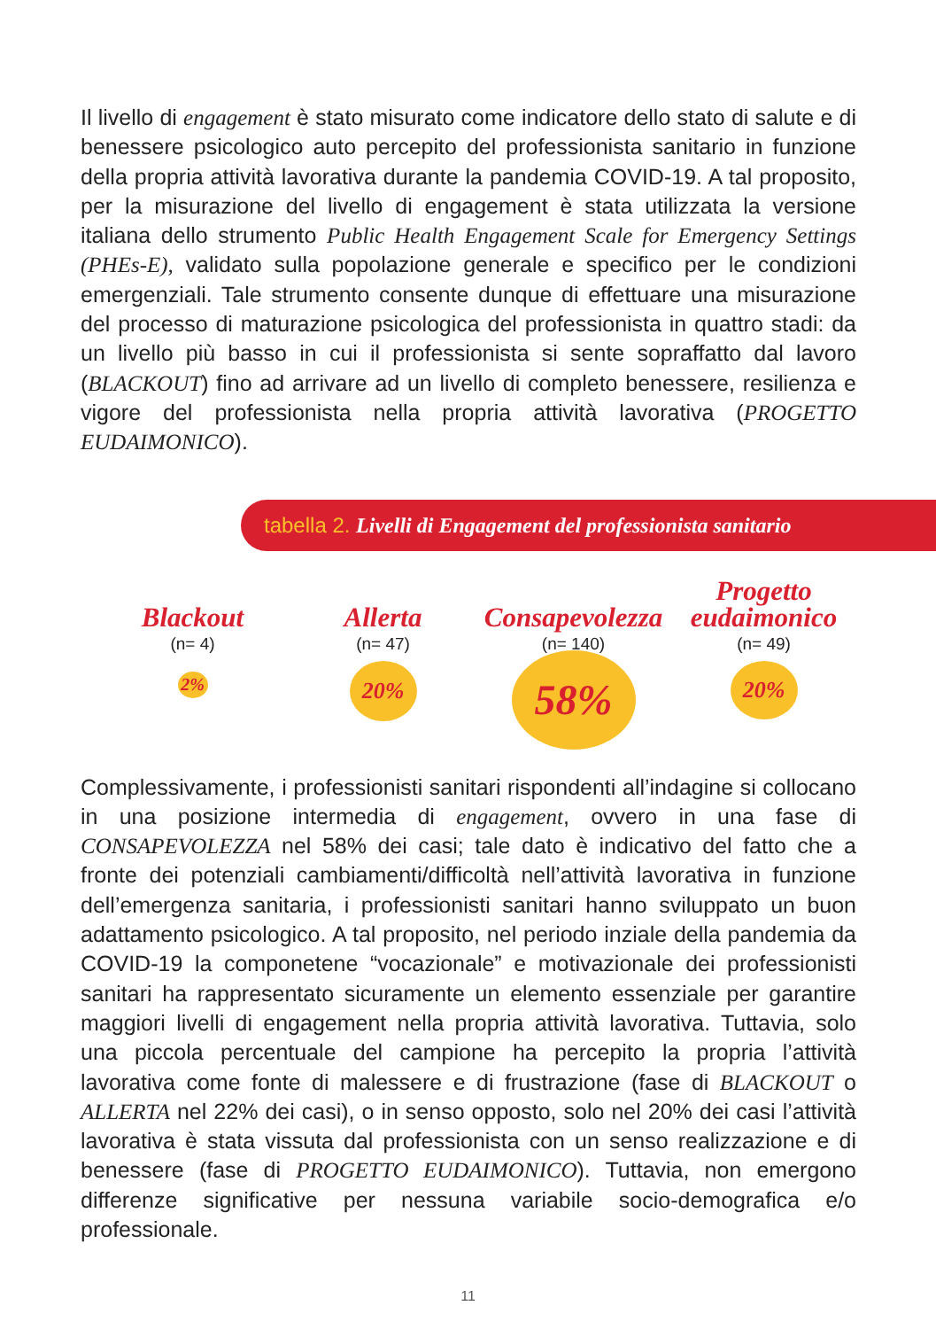Il livello di engagement è stato misurato come indicatore dello stato di salute e di benessere psicologico auto percepito del professionista sanitario in funzione della propria attività lavorativa durante la pandemia COVID-19. A tal proposito, per la misurazione del livello di engagement è stata utilizzata la versione italiana dello strumento Public Health Engagement Scale for Emergency Settings (PHEs-E), validato sulla popolazione generale e specifico per le condizioni emergenziali. Tale strumento consente dunque di effettuare una misurazione del processo di maturazione psicologica del professionista in quattro stadi: da un livello più basso in cui il professionista si sente sopraffatto dal lavoro (BLACKOUT) fino ad arrivare ad un livello di completo benessere, resilienza e vigore del professionista nella propria attività lavorativa (PROGETTO EUDAIMONICO).
tabella 2. Livelli di Engagement del professionista sanitario
Blackout
(n= 4)
2%
Allerta
(n= 47)
20%
Consapevolezza
(n= 140)
58%
Progetto
eudaimonico
(n= 49)
20%
Complessivamente, i professionisti sanitari rispondenti all’indagine si collocano in una posizione intermedia di engagement, ovvero in una fase di CONSAPEVOLEZZA nel 58% dei casi; tale dato è indicativo del fatto che a fronte dei potenziali cambiamenti/difficoltà nell’attività lavorativa in funzione dell’emergenza sanitaria, i professionisti sanitari hanno sviluppato un buon adattamento psicologico. A tal proposito, nel periodo inziale della pandemia da COVID-19 la componetene “vocazionale” e motivazionale dei professionisti sanitari ha rappresentato sicuramente un elemento essenziale per garantire maggiori livelli di engagement nella propria attività lavorativa. Tuttavia, solo una piccola percentuale del campione ha percepito la propria l’attività lavorativa come fonte di malessere e di frustrazione (fase di BLACKOUT o ALLERTA nel 22% dei casi), o in senso opposto, solo nel 20% dei casi l’attività lavorativa è stata vissuta dal professionista con un senso realizzazione e di benessere (fase di PROGETTO EUDAIMONICO). Tuttavia, non emergono differenze significative per nessuna variabile socio-demografica e/o professionale.
11